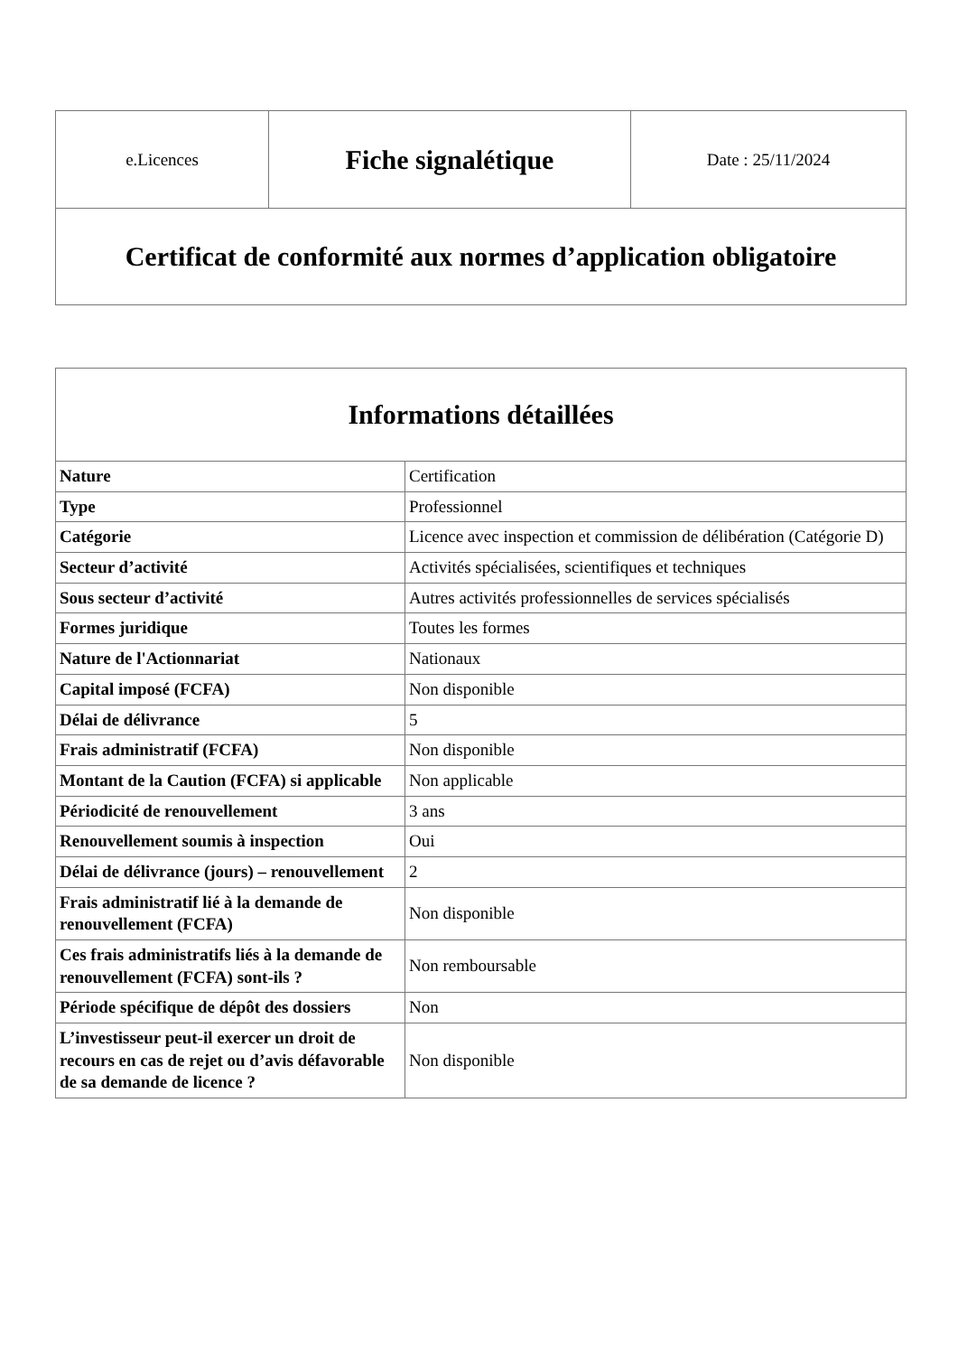| e.Licences | Fiche signalétique | Date : 25/11/2024 |
| Certificat de conformité aux normes d’application obligatoire | | |
| Informations détaillées | |
| --- | --- |
| Nature | Certification |
| Type | Professionnel |
| Catégorie | Licence avec inspection et commission de délibération (Catégorie D) |
| Secteur d’activité | Activités spécialisées, scientifiques et techniques |
| Sous secteur d’activité | Autres activités professionnelles de services spécialisés |
| Formes juridique | Toutes les formes |
| Nature de l'Actionnariat | Nationaux |
| Capital imposé (FCFA) | Non disponible |
| Délai de délivrance | 5 |
| Frais administratif (FCFA) | Non disponible |
| Montant de la Caution (FCFA) si applicable | Non applicable |
| Périodicité de renouvellement | 3 ans |
| Renouvellement soumis à inspection | Oui |
| Délai de délivrance (jours) – renouvellement | 2 |
| Frais administratif lié à la demande de renouvellement (FCFA) | Non disponible |
| Ces frais administratifs liés à la demande de renouvellement (FCFA) sont-ils ? | Non remboursable |
| Période spécifique de dépôt des dossiers | Non |
| L’investisseur peut-il exercer un droit de recours en cas de rejet ou d’avis défavorable de sa demande de licence ? | Non disponible |